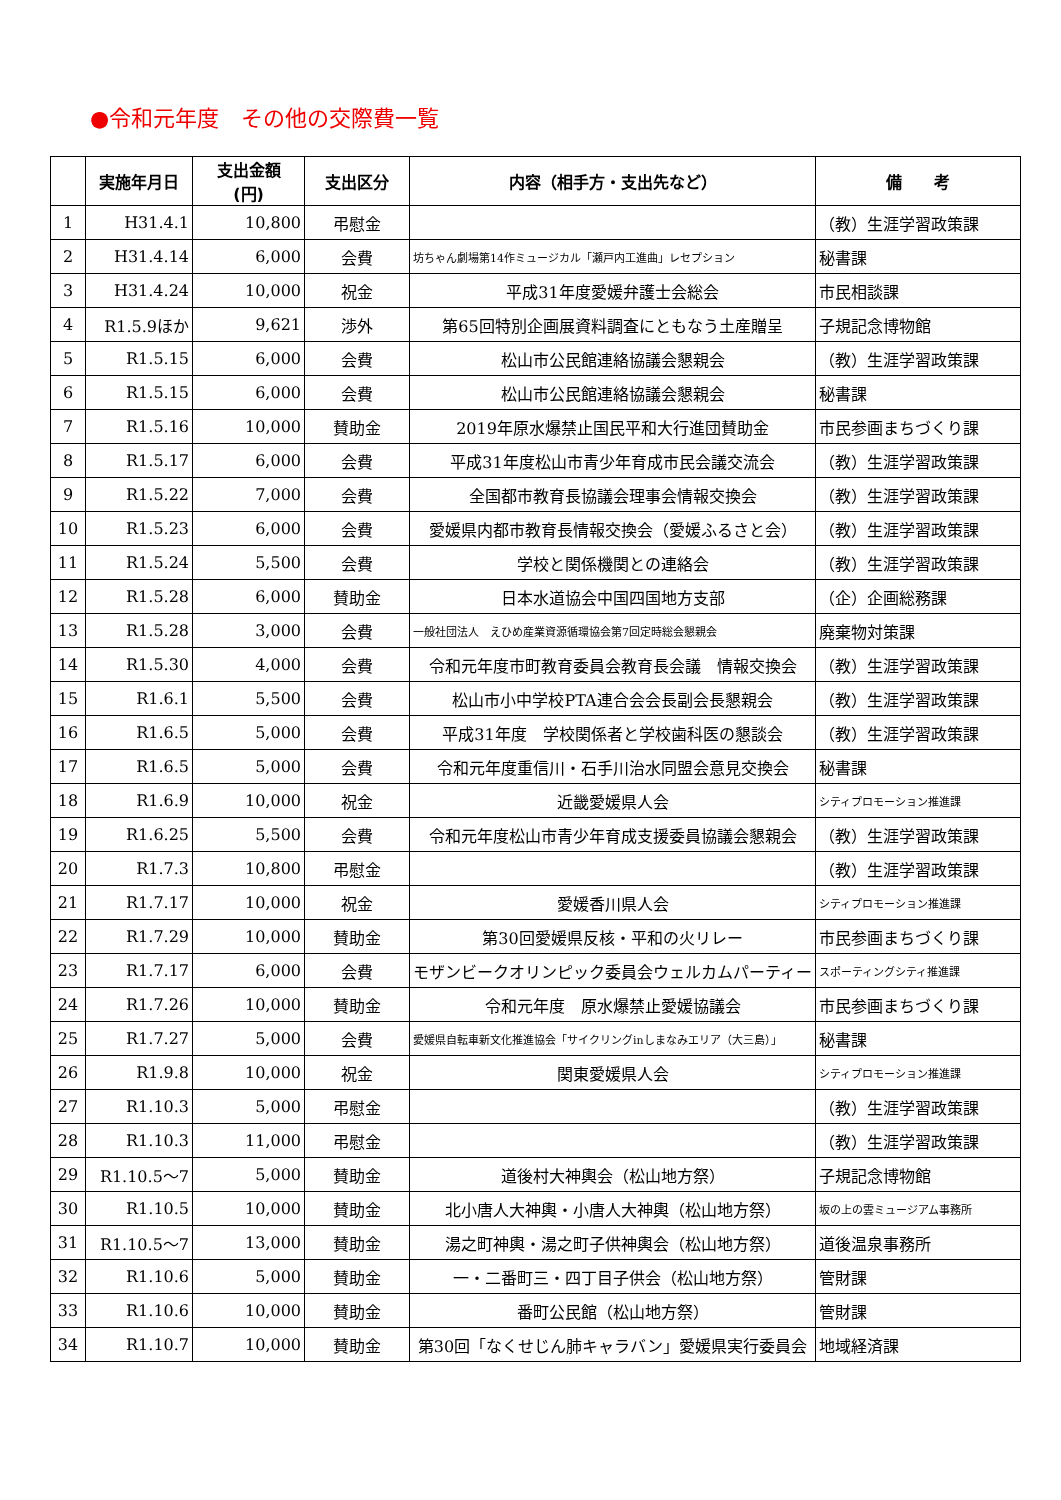●令和元年度　その他の交際費一覧
| | 実施年月日 | 支出金額 (円) | 支出区分 | 内容（相手方・支出先など） | 備 考 |
| --- | --- | --- | --- | --- | --- |
| 1 | H31.4.1 | 10,800 | 弔慰金 | | （教）生涯学習政策課 |
| 2 | H31.4.14 | 6,000 | 会費 | 坊ちゃん劇場第14作ミュージカル「瀬戸内工進曲」レセプション | 秘書課 |
| 3 | H31.4.24 | 10,000 | 祝金 | 平成31年度愛媛弁護士会総会 | 市民相談課 |
| 4 | R1.5.9ほか | 9,621 | 渉外 | 第65回特別企画展資料調査にともなう土産贈呈 | 子規記念博物館 |
| 5 | R1.5.15 | 6,000 | 会費 | 松山市公民館連絡協議会懇親会 | （教）生涯学習政策課 |
| 6 | R1.5.15 | 6,000 | 会費 | 松山市公民館連絡協議会懇親会 | 秘書課 |
| 7 | R1.5.16 | 10,000 | 賛助金 | 2019年原水爆禁止国民平和大行進団賛助金 | 市民参画まちづくり課 |
| 8 | R1.5.17 | 6,000 | 会費 | 平成31年度松山市青少年育成市民会議交流会 | （教）生涯学習政策課 |
| 9 | R1.5.22 | 7,000 | 会費 | 全国都市教育長協議会理事会情報交換会 | （教）生涯学習政策課 |
| 10 | R1.5.23 | 6,000 | 会費 | 愛媛県内都市教育長情報交換会（愛媛ふるさと会） | （教）生涯学習政策課 |
| 11 | R1.5.24 | 5,500 | 会費 | 学校と関係機関との連絡会 | （教）生涯学習政策課 |
| 12 | R1.5.28 | 6,000 | 賛助金 | 日本水道協会中国四国地方支部 | （企）企画総務課 |
| 13 | R1.5.28 | 3,000 | 会費 | 一般社団法人 えひめ産業資源循環協会第7回定時総会懇親会 | 廃棄物対策課 |
| 14 | R1.5.30 | 4,000 | 会費 | 令和元年度市町教育委員会教育長会議 情報交換会 | （教）生涯学習政策課 |
| 15 | R1.6.1 | 5,500 | 会費 | 松山市小中学校PTA連合会会長副会長懇親会 | （教）生涯学習政策課 |
| 16 | R1.6.5 | 5,000 | 会費 | 平成31年度 学校関係者と学校歯科医の懇談会 | （教）生涯学習政策課 |
| 17 | R1.6.5 | 5,000 | 会費 | 令和元年度重信川・石手川治水同盟会意見交換会 | 秘書課 |
| 18 | R1.6.9 | 10,000 | 祝金 | 近畿愛媛県人会 | シティプロモーション推進課 |
| 19 | R1.6.25 | 5,500 | 会費 | 令和元年度松山市青少年育成支援委員協議会懇親会 | （教）生涯学習政策課 |
| 20 | R1.7.3 | 10,800 | 弔慰金 | | （教）生涯学習政策課 |
| 21 | R1.7.17 | 10,000 | 祝金 | 愛媛香川県人会 | シティプロモーション推進課 |
| 22 | R1.7.29 | 10,000 | 賛助金 | 第30回愛媛県反核・平和の火リレー | 市民参画まちづくり課 |
| 23 | R1.7.17 | 6,000 | 会費 | モザンビークオリンピック委員会ウェルカムパーティー | スポーティングシティ推進課 |
| 24 | R1.7.26 | 10,000 | 賛助金 | 令和元年度 原水爆禁止愛媛協議会 | 市民参画まちづくり課 |
| 25 | R1.7.27 | 5,000 | 会費 | 愛媛県自転車新文化推進協会「サイクリングinしまなみエリア（大三島）」 | 秘書課 |
| 26 | R1.9.8 | 10,000 | 祝金 | 関東愛媛県人会 | シティプロモーション推進課 |
| 27 | R1.10.3 | 5,000 | 弔慰金 | | （教）生涯学習政策課 |
| 28 | R1.10.3 | 11,000 | 弔慰金 | | （教）生涯学習政策課 |
| 29 | R1.10.5～7 | 5,000 | 賛助金 | 道後村大神輿会（松山地方祭） | 子規記念博物館 |
| 30 | R1.10.5 | 10,000 | 賛助金 | 北小唐人大神輿・小唐人大神輿（松山地方祭） | 坂の上の雲ミュージアム事務所 |
| 31 | R1.10.5～7 | 13,000 | 賛助金 | 湯之町神輿・湯之町子供神輿会（松山地方祭） | 道後温泉事務所 |
| 32 | R1.10.6 | 5,000 | 賛助金 | 一・二番町三・四丁目子供会（松山地方祭） | 管財課 |
| 33 | R1.10.6 | 10,000 | 賛助金 | 番町公民館（松山地方祭） | 管財課 |
| 34 | R1.10.7 | 10,000 | 賛助金 | 第30回「なくせじん肺キャラバン」愛媛県実行委員会 | 地域経済課 |